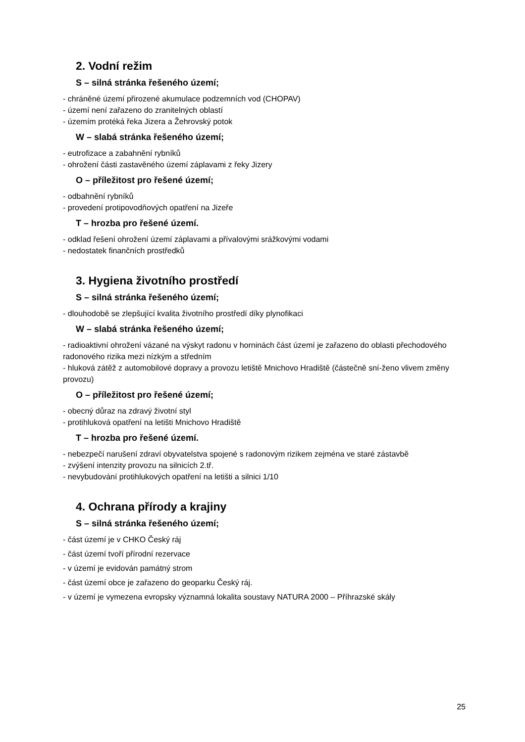2. Vodní režim
S – silná stránka řešeného území;
- chráněné území přirozené akumulace podzemních vod (CHOPAV)
- území není zařazeno do zranitelných oblastí
- územím protéká řeka Jizera a Žehrovský potok
W – slabá stránka řešeného území;
- eutrofizace a zabahnění rybníků
- ohrožení části zastavěného území záplavami z řeky Jizery
O – příležitost pro řešené území;
- odbahnění rybníků
- provedení protipovodňových opatření na Jizeře
T – hrozba pro řešené území.
- odklad řešení ohrožení území záplavami a přívalovými srážkovými vodami
- nedostatek finančních prostředků
3. Hygiena životního prostředí
S – silná stránka řešeného území;
- dlouhodobě se zlepšující kvalita životního prostředí díky plynofikaci
W – slabá stránka řešeného území;
- radioaktivní ohrožení vázané na výskyt radonu v horninách část území je zařazeno do oblasti přechodového radonového rizika mezi nízkým a středním
- hluková zátěž z automobilové dopravy a provozu letiště Mnichovo Hradiště (částečně sní-ženo vlivem změny provozu)
O – příležitost pro řešené území;
- obecný důraz na zdravý životní styl
- protihluková opatření na letišti Mnichovo Hradiště
T – hrozba pro řešené území.
- nebezpečí narušení zdraví obyvatelstva spojené s radonovým rizikem zejména ve staré zástavbě
- zvýšení intenzity provozu na silnicích 2.tř.
- nevybudování protihlukových opatření na letišti a silnici 1/10
4. Ochrana přírody a krajiny
S – silná stránka řešeného území;
- část území je v CHKO Český ráj
- část území tvoří přírodní rezervace
- v území je evidován památný strom
- část území obce je zařazeno do geoparku Český ráj.
- v území je vymezena evropsky významná lokalita soustavy NATURA 2000 – Příhrazské skály
25